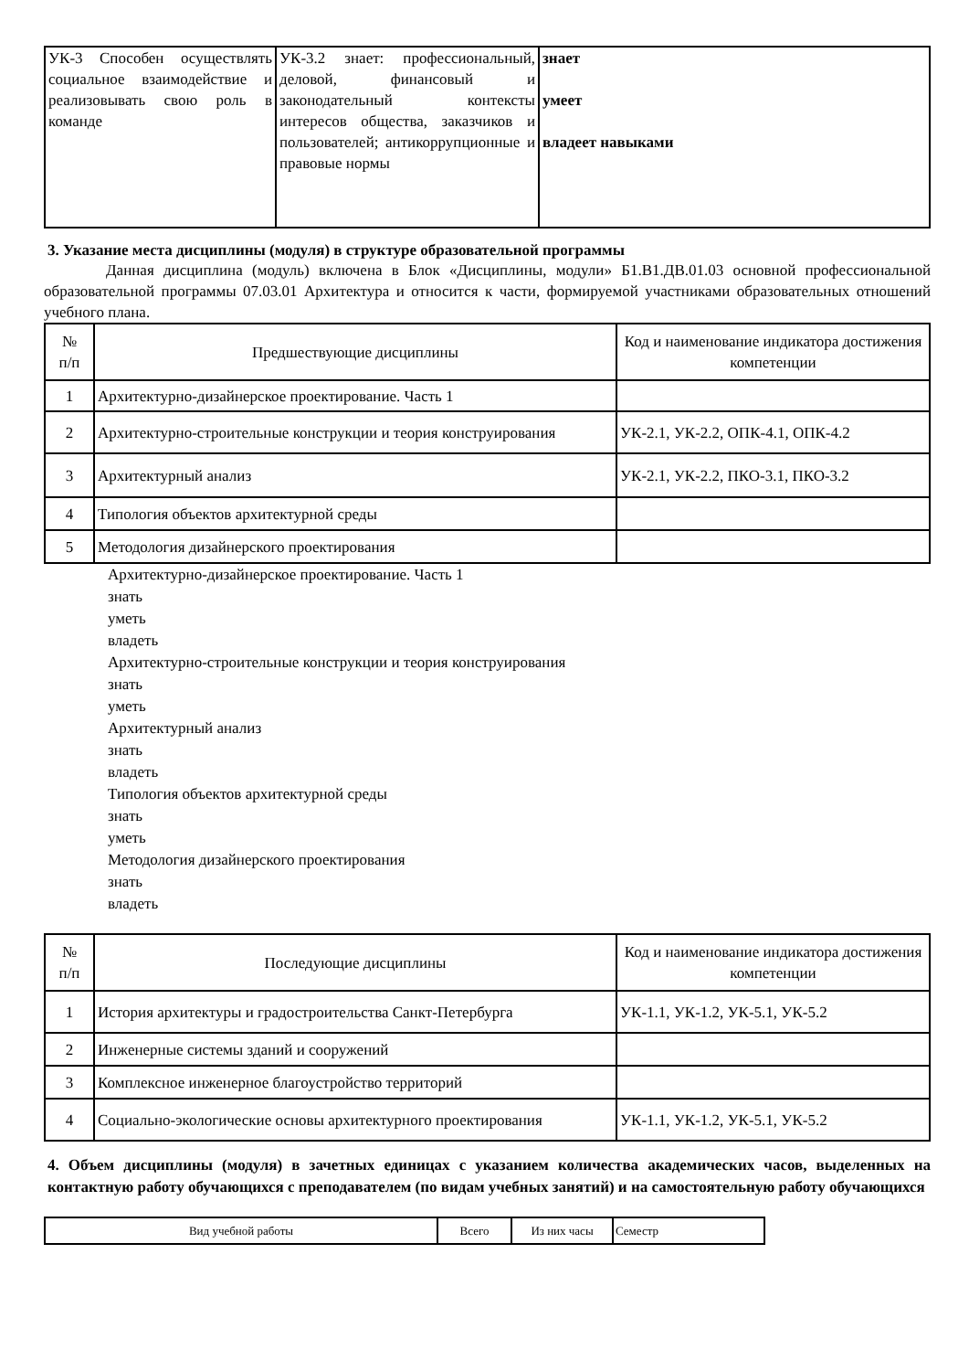| УК-3 Способен осуществлять социальное взаимодействие и реализовывать свою роль в команде | УК-3.2 знает: профессиональный, деловой, финансовый и законодательный контексты интересов общества, заказчиков и пользователей; антикоррупционные и правовые нормы | знает умеет владеет навыками |
3. Указание места дисциплины (модуля) в структуре образовательной программы
Данная дисциплина (модуль) включена в Блок «Дисциплины, модули» Б1.В1.ДВ.01.03 основной профессиональной образовательной программы 07.03.01 Архитектура и относится к части, формируемой участниками образовательных отношений учебного плана.
| № п/п | Предшествующие дисциплины | Код и наименование индикатора достижения компетенции |
| 1 | Архитектурно-дизайнерское проектирование. Часть 1 | |
| 2 | Архитектурно-строительные конструкции и теория конструирования | УК-2.1, УК-2.2, ОПК-4.1, ОПК-4.2 |
| 3 | Архитектурный анализ | УК-2.1, УК-2.2, ПКО-3.1, ПКО-3.2 |
| 4 | Типология объектов архитектурной среды | |
| 5 | Методология дизайнерского проектирования | |
Архитектурно-дизайнерское проектирование. Часть 1
знать
уметь
владеть
Архитектурно-строительные конструкции и теория конструирования
знать
уметь
Архитектурный анализ
знать
владеть
Типология объектов архитектурной среды
знать
уметь
Методология дизайнерского проектирования
знать
владеть
| № п/п | Последующие дисциплины | Код и наименование индикатора достижения компетенции |
| 1 | История архитектуры и градостроительства Санкт-Петербурга | УК-1.1, УК-1.2, УК-5.1, УК-5.2 |
| 2 | Инженерные системы зданий и сооружений | |
| 3 | Комплексное инженерное благоустройство территорий | |
| 4 | Социально-экологические основы архитектурного проектирования | УК-1.1, УК-1.2, УК-5.1, УК-5.2 |
4. Объем дисциплины (модуля) в зачетных единицах с указанием количества академических часов, выделенных на контактную работу обучающихся с преподавателем (по видам учебных занятий) и на самостоятельную работу обучающихся
| Вид учебной работы | Всего | Из них часы | Семестр |